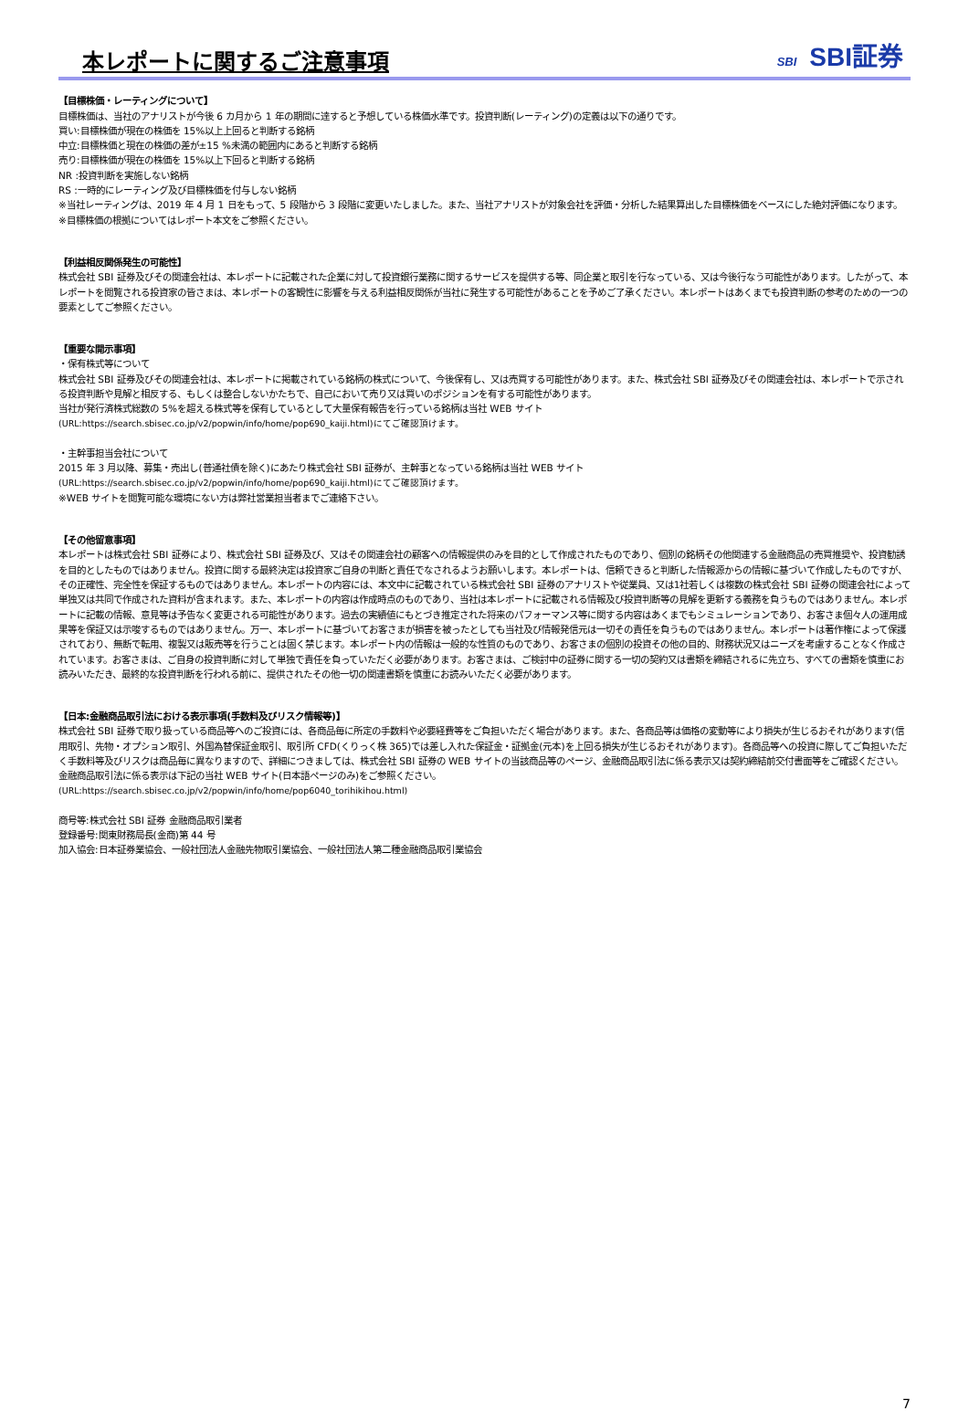本レポートに関するご注意事項
SBI SBI証券
【目標株価・レーティングについて】
目標株価は、当社のアナリストが今後 6 カ月から 1 年の期間に達すると予想している株価水準です。投資判断(レーティング)の定義は以下の通りです。
買い:目標株価が現在の株価を 15%以上上回ると判断する銘柄
中立:目標株価と現在の株価の差が±15 %未満の範囲内にあると判断する銘柄
売り:目標株価が現在の株価を 15%以上下回ると判断する銘柄
NR :投資判断を実施しない銘柄
RS :一時的にレーティング及び目標株価を付与しない銘柄
※当社レーティングは、2019 年 4 月 1 日をもって、5 段階から 3 段階に変更いたしました。また、当社アナリストが対象会社を評価・分析した結果算出した目標株価をベースにした絶対評価になります。
※目標株価の根拠についてはレポート本文をご参照ください。
【利益相反関係発生の可能性】
株式会社 SBI 証券及びその関連会社は、本レポートに記載された企業に対して投資銀行業務に関するサービスを提供する等、同企業と取引を行なっている、又は今後行なう可能性があります。したがって、本レポートを閲覧される投資家の皆さまは、本レポートの客観性に影響を与える利益相反関係が当社に発生する可能性があることを予めご了承ください。本レポートはあくまでも投資判断の参考のための一つの要素としてご参照ください。
【重要な開示事項】
・保有株式等について
株式会社 SBI 証券及びその関連会社は、本レポートに掲載されている銘柄の株式について、今後保有し、又は売買する可能性があります。また、株式会社 SBI 証券及びその関連会社は、本レポートで示される投資判断や見解と相反する、もしくは整合しないかたちで、自己において売り又は買いのポジションを有する可能性があります。
当社が発行済株式総数の 5%を超える株式等を保有しているとして大量保有報告を行っている銘柄は当社 WEB サイト
(URL:https://search.sbisec.co.jp/v2/popwin/info/home/pop690_kaiji.html)にてご確認頂けます。
・主幹事担当会社について
2015 年 3 月以降、募集・売出し(普通社債を除く)にあたり株式会社 SBI 証券が、主幹事となっている銘柄は当社 WEB サイト
(URL:https://search.sbisec.co.jp/v2/popwin/info/home/pop690_kaiji.html)にてご確認頂けます。
※WEB サイトを閲覧可能な環境にない方は弊社営業担当者までご連絡下さい。
【その他留意事項】
本レポートは株式会社 SBI 証券により、株式会社 SBI 証券及び、又はその関連会社の顧客への情報提供のみを目的として作成されたものであり、個別の銘柄その他関連する金融商品の売買推奨や、投資勧誘を目的としたものではありません。投資に関する最終決定は投資家ご自身の判断と責任でなされるようお願いします。本レポートは、信頼できると判断した情報源からの情報に基づいて作成したものですが、その正確性、完全性を保証するものではありません。本レポートの内容には、本文中に記載されている株式会社 SBI 証券のアナリストや従業員、又は1社若しくは複数の株式会社 SBI 証券の関連会社によって単独又は共同で作成された資料が含まれます。また、本レポートの内容は作成時点のものであり、当社は本レポートに記載される情報及び投資判断等の見解を更新する義務を負うものではありません。本レポートに記載の情報、意見等は予告なく変更される可能性があります。過去の実績値にもとづき推定された将来のパフォーマンス等に関する内容はあくまでもシミュレーションであり、お客さま個々人の運用成果等を保証又は示唆するものではありません。万一、本レポートに基づいてお客さまが損害を被ったとしても当社及び情報発信元は一切その責任を負うものではありません。本レポートは著作権によって保護されており、無断で転用、複製又は販売等を行うことは固く禁じます。本レポート内の情報は一般的な性質のものであり、お客さまの個別の投資その他の目的、財務状況又はニーズを考慮することなく作成されています。お客さまは、ご自身の投資判断に対して単独で責任を負っていただく必要があります。お客さまは、ご検討中の証券に関する一切の契約又は書類を締結されるに先立ち、すべての書類を慎重にお読みいただき、最終的な投資判断を行われる前に、提供されたその他一切の関連書類を慎重にお読みいただく必要があります。
【日本:金融商品取引法における表示事項(手数料及びリスク情報等)】
株式会社 SBI 証券で取り扱っている商品等へのご投資には、各商品毎に所定の手数料や必要経費等をご負担いただく場合があります。また、各商品等は価格の変動等により損失が生じるおそれがあります(信用取引、先物・オプション取引、外国為替保証金取引、取引所 CFD(くりっく株 365)では差し入れた保証金・証拠金(元本)を上回る損失が生じるおそれがあります)。各商品等への投資に際してご負担いただく手数料等及びリスクは商品毎に異なりますので、詳細につきましては、株式会社 SBI 証券の WEB サイトの当該商品等のページ、金融商品取引法に係る表示又は契約締結前交付書面等をご確認ください。
金融商品取引法に係る表示は下記の当社 WEB サイト(日本語ページのみ)をご参照ください。
(URL:https://search.sbisec.co.jp/v2/popwin/info/home/pop6040_torihikihou.html)
商号等:株式会社 SBI 証券 金融商品取引業者
登録番号:関東財務局長(金商)第 44 号
加入協会:日本証券業協会、一般社団法人金融先物取引業協会、一般社団法人第二種金融商品取引業協会
7